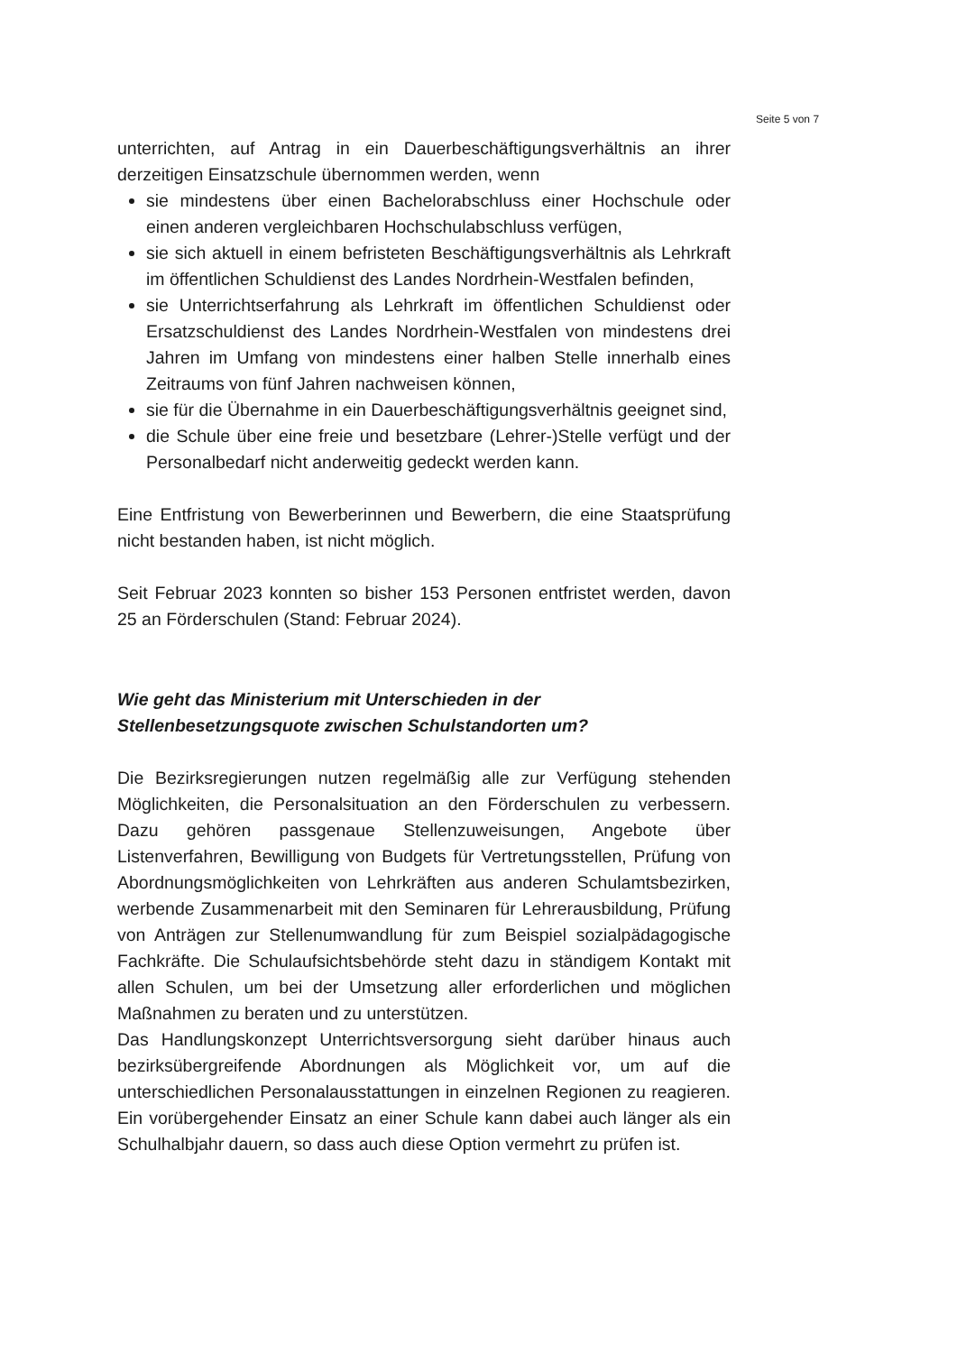Seite 5 von 7
unterrichten, auf Antrag in ein Dauerbeschäftigungsverhältnis an ihrer derzeitigen Einsatzschule übernommen werden, wenn
sie mindestens über einen Bachelorabschluss einer Hochschule oder einen anderen vergleichbaren Hochschulabschluss verfügen,
sie sich aktuell in einem befristeten Beschäftigungsverhältnis als Lehrkraft im öffentlichen Schuldienst des Landes Nordrhein-Westfalen befinden,
sie Unterrichtserfahrung als Lehrkraft im öffentlichen Schuldienst oder Ersatzschuldienst des Landes Nordrhein-Westfalen von mindestens drei Jahren im Umfang von mindestens einer halben Stelle innerhalb eines Zeitraums von fünf Jahren nachweisen können,
sie für die Übernahme in ein Dauerbeschäftigungsverhältnis geeignet sind,
die Schule über eine freie und besetzbare (Lehrer-)Stelle verfügt und der Personalbedarf nicht anderweitig gedeckt werden kann.
Eine Entfristung von Bewerberinnen und Bewerbern, die eine Staatsprüfung nicht bestanden haben, ist nicht möglich.
Seit Februar 2023 konnten so bisher 153 Personen entfristet werden, davon 25 an Förderschulen (Stand: Februar 2024).
Wie geht das Ministerium mit Unterschieden in der Stellenbesetzungsquote zwischen Schulstandorten um?
Die Bezirksregierungen nutzen regelmäßig alle zur Verfügung stehenden Möglichkeiten, die Personalsituation an den Förderschulen zu verbessern. Dazu gehören passgenaue Stellenzuweisungen, Angebote über Listenverfahren, Bewilligung von Budgets für Vertretungsstellen, Prüfung von Abordnungsmöglichkeiten von Lehrkräften aus anderen Schulamtsbezirken, werbende Zusammenarbeit mit den Seminaren für Lehrerausbildung, Prüfung von Anträgen zur Stellenumwandlung für zum Beispiel sozialpädagogische Fachkräfte. Die Schulaufsichtsbehörde steht dazu in ständigem Kontakt mit allen Schulen, um bei der Umsetzung aller erforderlichen und möglichen Maßnahmen zu beraten und zu unterstützen.
Das Handlungskonzept Unterrichtsversorgung sieht darüber hinaus auch bezirksübergreifende Abordnungen als Möglichkeit vor, um auf die unterschiedlichen Personalausstattungen in einzelnen Regionen zu reagieren. Ein vorübergehender Einsatz an einer Schule kann dabei auch länger als ein Schulhalbjahr dauern, so dass auch diese Option vermehrt zu prüfen ist.